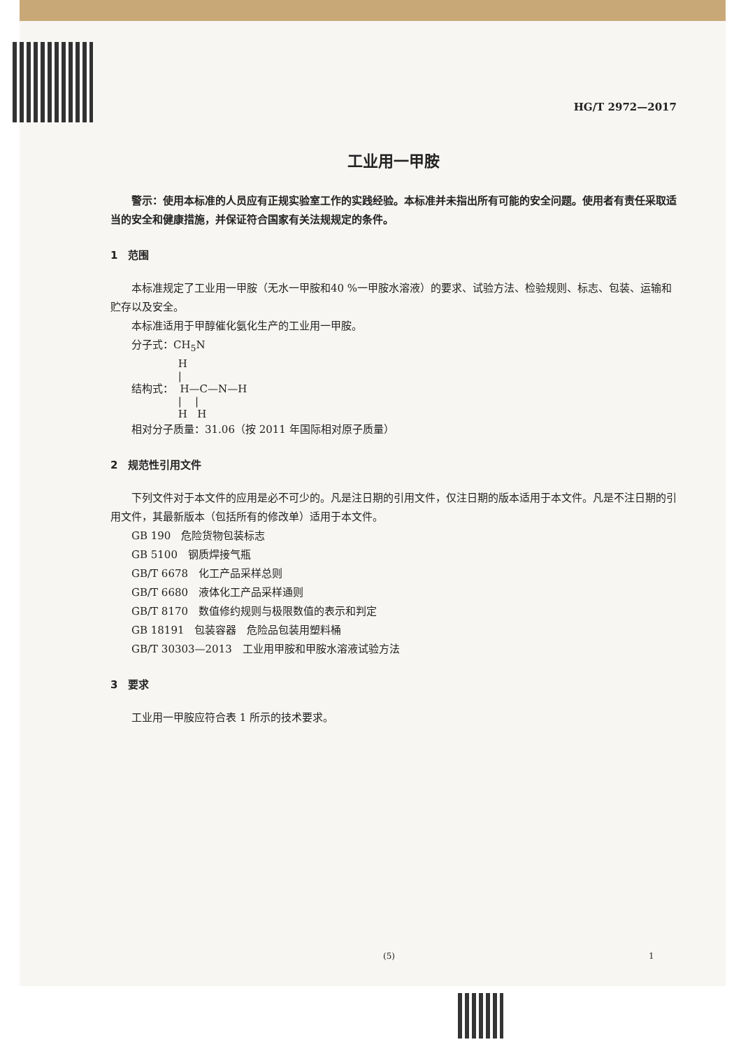HG/T 2972—2017
工业用一甲胺
警示：使用本标准的人员应有正规实验室工作的实践经验。本标准并未指出所有可能的安全问题。使用者有责任采取适当的安全和健康措施，并保证符合国家有关法规规定的条件。
1　范围
本标准规定了工业用一甲胺（无水一甲胺和40 %一甲胺水溶液）的要求、试验方法、检验规则、标志、包装、运输和贮存以及安全。
本标准适用于甲醇催化氨化生产的工业用一甲胺。
分子式：CH<sub>5</sub>N
              H
              |
结构式：  H—C—N—H
              |    |
              H   H
相对分子质量：31.06（按 2011 年国际相对原子质量）
2　规范性引用文件
下列文件对于本文件的应用是必不可少的。凡是注日期的引用文件，仅注日期的版本适用于本文件。凡是不注日期的引用文件，其最新版本（包括所有的修改单）适用于本文件。
GB 190　危险货物包装标志
GB 5100　钢质焊接气瓶
GB/T 6678　化工产品采样总则
GB/T 6680　液体化工产品采样通则
GB/T 8170　数值修约规则与极限数值的表示和判定
GB 18191　包装容器　危险品包装用塑料桶
GB/T 30303—2013　工业用甲胺和甲胺水溶液试验方法
3　要求
工业用一甲胺应符合表 1 所示的技术要求。
(5) 1